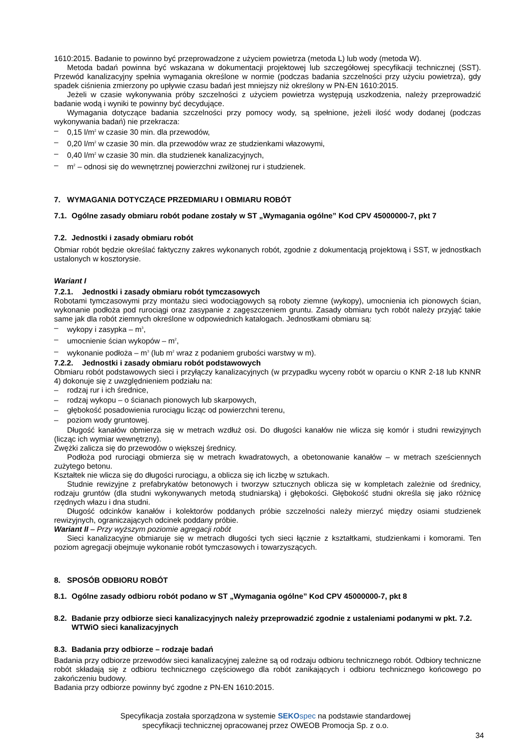1610:2015. Badanie to powinno być przeprowadzone z użyciem powietrza (metoda L) lub wody (metoda W).
Metoda badań powinna być wskazana w dokumentacji projektowej lub szczegółowej specyfikacji technicznej (SST). Przewód kanalizacyjny spełnia wymagania określone w normie (podczas badania szczelności przy użyciu powietrza), gdy spadek ciśnienia zmierzony po upływie czasu badań jest mniejszy niż określony w PN-EN 1610:2015.
Jeżeli w czasie wykonywania próby szczelności z użyciem powietrza występują uszkodzenia, należy przeprowadzić badanie wodą i wyniki te powinny być decydujące.
Wymagania dotyczące badania szczelności przy pomocy wody, są spełnione, jeżeli ilość wody dodanej (podczas wykonywania badań) nie przekracza:
– 0,15 l/m<sup>2</sup> w czasie 30 min. dla przewodów,
– 0,20 l/m<sup>2</sup> w czasie 30 min. dla przewodów wraz ze studzienkami włazowymi,
– 0,40 l/m<sup>2</sup> w czasie 30 min. dla studzienek kanalizacyjnych,
– m<sup>2</sup> – odnosi się do wewnętrznej powierzchni zwilżonej rur i studzienek.
7. WYMAGANIA DOTYCZĄCE PRZEDMIARU I OBMIARU ROBÓT
7.1. Ogólne zasady obmiaru robót podane zostały w ST „Wymagania ogólne” Kod CPV 45000000-7, pkt 7
7.2. Jednostki i zasady obmiaru robót
Obmiar robót będzie określać faktyczny zakres wykonanych robót, zgodnie z dokumentacją projektową i SST, w jednostkach ustalonych w kosztorysie.
Wariant I
7.2.1. Jednostki i zasady obmiaru robót tymczasowych
Robotami tymczasowymi przy montażu sieci wodociągowych są roboty ziemne (wykopy), umocnienia ich pionowych ścian, wykonanie podłoża pod rurociągi oraz zasypanie z zagęszczeniem gruntu. Zasady obmiaru tych robót należy przyjąć takie same jak dla robót ziemnych określone w odpowiednich katalogach. Jednostkami obmiaru są:
– wykopy i zasypka – m<sup>3</sup>,
– umocnienie ścian wykopów – m<sup>2</sup>,
– wykonanie podłoża – m<sup>3</sup> (lub m<sup>2</sup> wraz z podaniem grubości warstwy w m).
7.2.2. Jednostki i zasady obmiaru robót podstawowych
Obmiaru robót podstawowych sieci i przyłączy kanalizacyjnych (w przypadku wyceny robót w oparciu o KNR 2-18 lub KNNR 4) dokonuje się z uwzględnieniem podziału na:
– rodzaj rur i ich średnice,
– rodzaj wykopu – o ścianach pionowych lub skarpowych,
– głębokość posadowienia rurociągu licząc od powierzchni terenu,
– poziom wody gruntowej.
Długość kanałów obmierza się w metrach wzdłuż osi. Do długości kanałów nie wlicza się komór i studni rewizyjnych (licząc ich wymiar wewnętrzny).
Zwężki zalicza się do przewodów o większej średnicy.
Podłoża pod rurociągi obmierza się w metrach kwadratowych, a obetonowanie kanałów – w metrach sześciennych zużytego betonu.
Kształtek nie wlicza się do długości rurociągu, a oblicza się ich liczbę w sztukach.
Studnie rewizyjne z prefabrykatów betonowych i tworzyw sztucznych oblicza się w kompletach zależnie od średnicy, rodzaju gruntów (dla studni wykonywanych metodą studniarską) i głębokości. Głębokość studni określa się jako różnicę rzędnych włazu i dna studni.
Długość odcinków kanałów i kolektorów poddanych próbie szczelności należy mierzyć między osiami studzienek rewizyjnych, ograniczających odcinek poddany próbie.
Wariant II – Przy wyższym poziomie agregacji robót
Sieci kanalizacyjne obmiaruje się w metrach długości tych sieci łącznie z kształtkami, studzienkami i komorami. Ten poziom agregacji obejmuje wykonanie robót tymczasowych i towarzyszących.
8. SPOSÓB ODBIORU ROBÓT
8.1. Ogólne zasady odbioru robót podano w ST „Wymagania ogólne” Kod CPV 45000000-7, pkt 8
8.2. Badanie przy odbiorze sieci kanalizacyjnych należy przeprowadzić zgodnie z ustaleniami podanymi w pkt. 7.2. WTWiO sieci kanalizacyjnych
8.3. Badania przy odbiorze – rodzaje badań
Badania przy odbiorze przewodów sieci kanalizacyjnej zależne są od rodzaju odbioru technicznego robót. Odbiory techniczne robót składają się z odbioru technicznego częściowego dla robót zanikających i odbioru technicznego końcowego po zakończeniu budowy.
Badania przy odbiorze powinny być zgodne z PN-EN 1610:2015.
Specyfikacja została sporządzona w systemie SEKO spec na podstawie standardowej
specyfikacji technicznej opracowanej przez OWEOB Promocja Sp. z o.o.
34